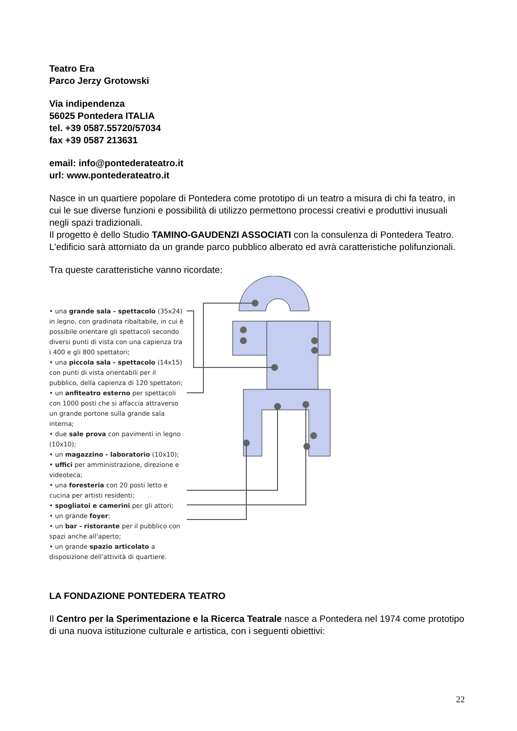Teatro Era
Parco Jerzy Grotowski
Via indipendenza
56025 Pontedera ITALIA
tel. +39 0587.55720/57034
fax +39 0587 213631
email: info@pontederateatro.it
url: www.pontederateatro.it
Nasce in un quartiere popolare di Pontedera come prototipo di un teatro a misura di chi fa teatro, in cui le sue diverse funzioni e possibilità di utilizzo permettono processi creativi e produttivi inusuali negli spazi tradizionali.
Il progetto è dello Studio TAMINO-GAUDENZI ASSOCIATI con la consulenza di Pontedera Teatro.
L'edificio sarà attorniato da un grande parco pubblico alberato ed avrà caratteristiche polifunzionali.
Tra queste caratteristiche vanno ricordate:
• una grande sala - spettacolo (35x24) in legno, con gradinata ribaltabile, in cui è possibile orientare gli spettacoli secondo diversi punti di vista con una capienza tra i 400 e gli 800 spettatori;
• una piccola sala - spettacolo (14x15) con punti di vista orientabili per il pubblico, della capienza di 120 spettatori;
• un anfiteatro esterno per spettacoli con 1000 posti che si affaccia attraverso un grande portone sulla grande sala interna;
• due sale prova con pavimenti in legno (10x10);
• un magazzino - laboratorio (10x10);
• uffici per amministrazione, direzione e videoteca;
• una foresteria con 20 posti letto e cucina per artisti residenti;
• spogliatoi e camerini per gli attori;
• un grande foyer;
• un bar - ristorante per il pubblico con spazi anche all'aperto;
• un grande spazio articolato a disposizione dell'attività di quartiere.
LA FONDAZIONE PONTEDERA TEATRO
Il Centro per la Sperimentazione e la Ricerca Teatrale nasce a Pontedera nel 1974 come prototipo di una nuova istituzione culturale e artistica, con i seguenti obiettivi:
22